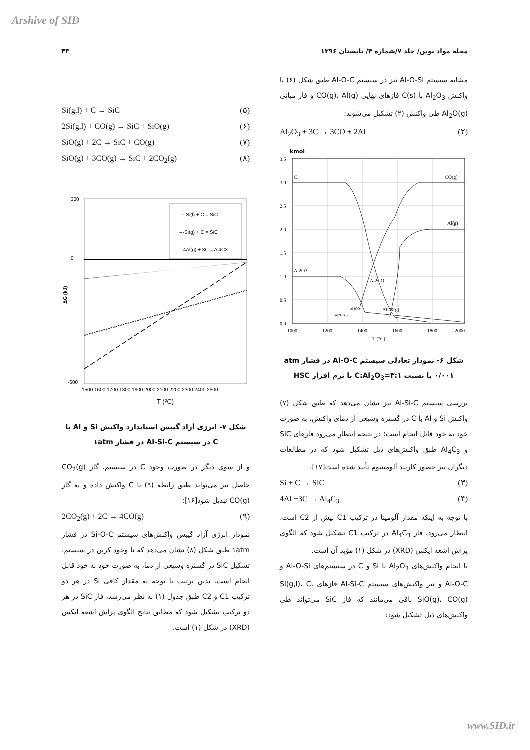Arshive of SID
مجله مواد نوین/ جلد ۷/شماره ۴/ تابستان ۱۳۹۶ ۴۳
مشابه سیستم Al-O-Si نیز در سیستم Al-O-C طبق شکل (۶) با واکنش Al<sub>2</sub>O<sub>3</sub> با C(s) فازهای نهایی CO(g)، Al(g) و فاز میانی Al<sub>2</sub>O(g) طی واکنش (۲) تشکیل می‌شوند:
Al<sub>2</sub>O<sub>3</sub> + 3C → 3CO + 2Al (۲)
kmol
C
CO(g)
Al(g)
Al2O3
Al2CO
Al2O(g)
Al4CO4
Al2O3(l)
3.5
3.0
2.5
2.0
1.5
1.0
0.5
0.0
1000
1200
1400
1600
1800
2000
T (°C)
شکل ۶- نمودار تعادلی سیستم Al-O-C در فشار atm ۰/۰۰۱ با نسبت C:Al<sub>2</sub>O<sub>3</sub>=۳:۱ با نرم افزار HSC
بررسی سیستم Al-Si-C نیز نشان می‌دهد که طبق شکل (۷) واکنش Si و Al با C در گستره وسیعی از دمای واکنش، به صورت خود به خود قابل انجام است؛ در نتیجه انتظار می‌رود فازهای SiC و Al<sub>4</sub>C<sub>3</sub> طبق واکنش‌های ذیل تشکیل شود که در مطالعات دیگران نیز حضور کاربید آلومینیوم تأیید شده است[۱۷].
Si + C → SiC (۳)
4Al +3C → Al<sub>4</sub>C<sub>3</sub> (۴)
با توجه به اینکه مقدار آلومینا در ترکیب C1 بیش از C2 است، انتظار می‌رود، فاز Al<sub>4</sub>C<sub>3</sub> در ترکیب C1 تشکیل شود که الگوی پراش اشعه ایکس (XRD) در شکل (۱) مؤید آن است.
با انجام واکنش‌های Al<sub>2</sub>O<sub>3</sub> با Si و C در سیستم‌های Al-O-Si و Al-O-C و نیز واکنش‌های سیستم Al-Si-C فازهای Si(g,l)، C، SiO(g)، CO(g) باقی می‌مانند که فاز SiC می‌تواند طی واکنش‌های ذیل تشکیل شود:
Si(g,l) + C → SiC (۵)
2Si(g,l) + CO(g) → SiC + SiO(g) (۶)
SiO(g) + 2C → SiC + CO(g) (۷)
SiO(g) + 3CO(g) → SiC + 2CO<sub>2</sub>(g) (۸)
····Si(l) + C = SiC
---Si(g) + C = SiC
— 4Al(g) + 3C = Al4C3
300
0
-600
1500 1600 1700 1800 1900 2000 2100 2200 2300 2400 2500
T (ºC)
ΔG (kJ)
شکل ۷- انرژی آزاد گیبس استاندارد واکنش Si و Al با C در سیستم Al-Si-C در فشار ۱atm
و از سوی دیگر در صورت وجود C در سیستم، گاز CO<sub>2</sub>(g) حاصل نیز می‌تواند طبق رابطه (۹) با C واکنش داده و به گاز CO(g) تبدیل شود[۱۶]:
2CO<sub>2</sub>(g) + 2C → 4CO(g) (۹)
نمودار انرژی آزاد گیبس واکنش‌های سیستم Si-O-C در فشار ۱atm طبق شکل (۸) نشان می‌دهد که با وجود کربن در سیستم، تشکیل SiC در گستره وسیعی از دما، به صورت خود به خود قابل انجام است. بدین ترتیب با توجه به مقدار کافی Si در هر دو ترکیب C1 و C2 طبق جدول (۱) به نظر می‌رسد، فاز SiC در هر دو ترکیب تشکیل شود که مطابق نتایج الگوی پراش اشعه ایکس (XRD) در شکل (۱) است.
www.SID.ir